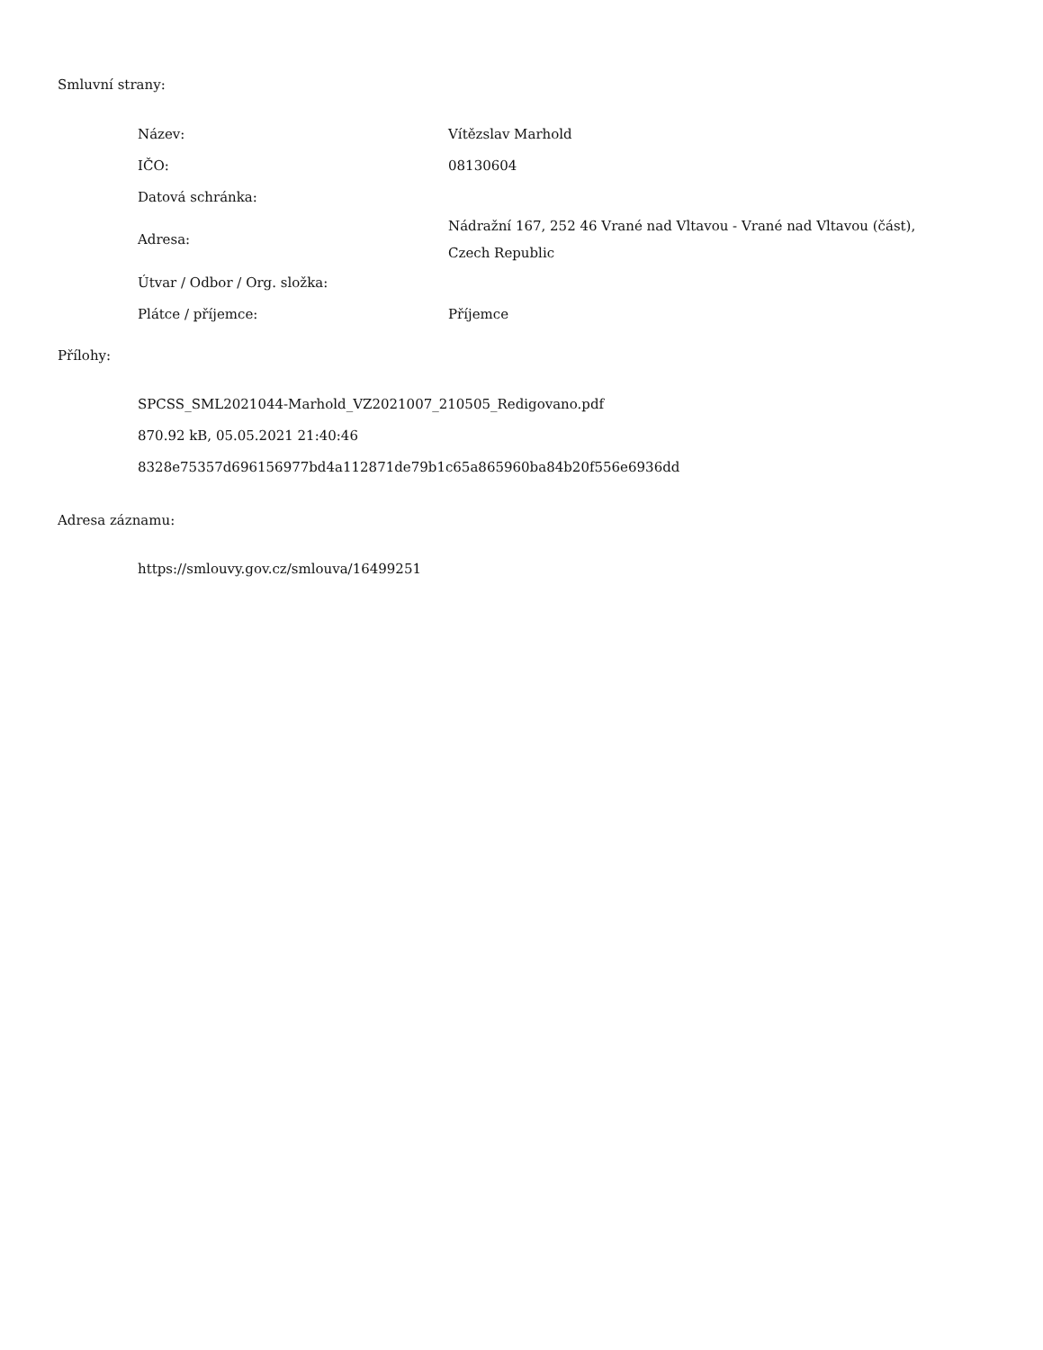Smluvní strany:
| Název: | Vítězslav Marhold |
| IČO: | 08130604 |
| Datová schránka: | |
| Adresa: | Nádražní 167, 252 46 Vrané nad Vltavou - Vrané nad Vltavou (část), Czech Republic |
| Útvar / Odbor / Org. složka: | |
| Plátce / příjemce: | Příjemce |
Přílohy:
SPCSS_SML2021044-Marhold_VZ2021007_210505_Redigovano.pdf
870.92 kB, 05.05.2021 21:40:46
8328e75357d696156977bd4a112871de79b1c65a865960ba84b20f556e6936dd
Adresa záznamu:
https://smlouvy.gov.cz/smlouva/16499251